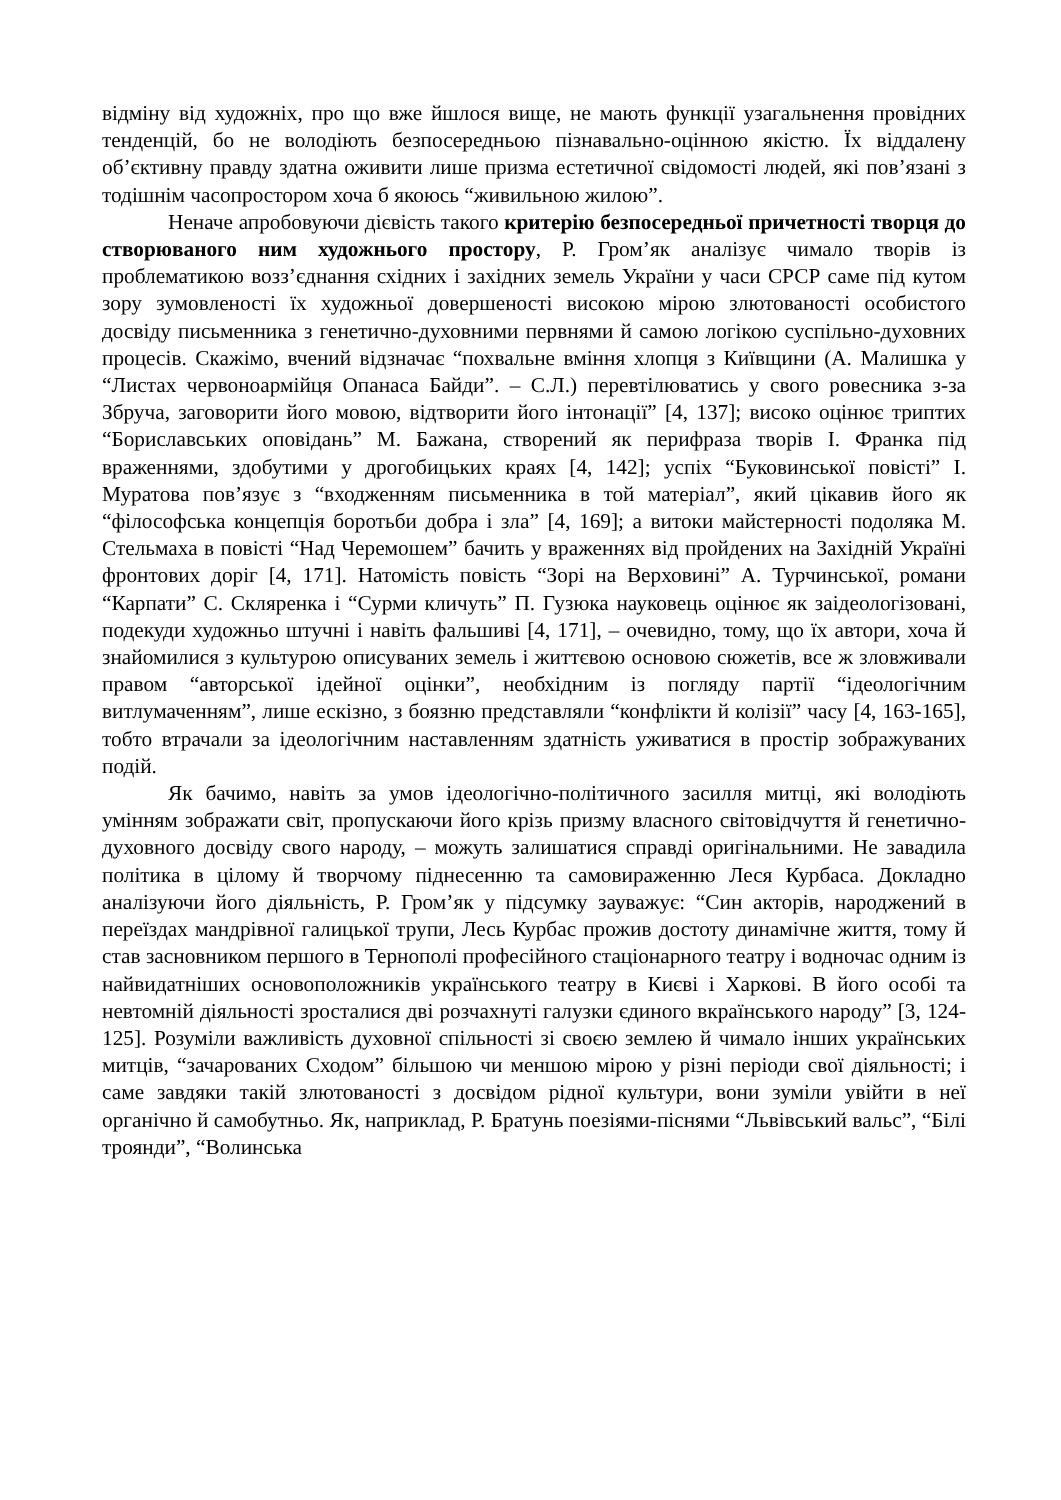відміну від художніх, про що вже йшлося вище, не мають функції узагальнення провідних тенденцій, бо не володіють безпосередньою пізнавально-оцінною якістю. Їх віддалену об’єктивну правду здатна оживити лише призма естетичної свідомості людей, які пов’язані з тодішнім часопростором хоча б якоюсь “живильною жилою”.
Неначе апробовуючи дієвість такого критерію безпосередньої причетності творця до створюваного ним художнього простору, Р. Гром’як аналізує чимало творів із проблематикою возз’єднання східних і західних земель України у часи СРСР саме під кутом зору зумовленості їх художньої довершеності високою мірою злютованості особистого досвіду письменника з генетично-духовними первнями й самою логікою суспільно-духовних процесів. Скажімо, вчений відзначає “похвальне вміння хлопця з Київщини (А. Малишка у “Листах червоноармійця Опанаса Байди”. – С.Л.) перевтілюватись у свого ровесника з-за Збруча, заговорити його мовою, відтворити його інтонації” [4, 137]; високо оцінює триптих “Бориславських оповідань” М. Бажана, створений як перифраза творів І. Франка під враженнями, здобутими у дрогобицьких краях [4, 142]; успіх “Буковинської повісті” І. Муратова пов’язує з “входженням письменника в той матеріал”, який цікавив його як “філософська концепція боротьби добра і зла” [4, 169]; а витоки майстерності подоляка М. Стельмаха в повісті “Над Черемошем” бачить у враженнях від пройдених на Західній Україні фронтових доріг [4, 171]. Натомість повість “Зорі на Верховині” А. Турчинської, романи “Карпати” С. Скляренка і “Сурми кличуть” П. Гузюка науковець оцінює як заідеологізовані, подекуди художньо штучні і навіть фальшиві [4, 171], – очевидно, тому, що їх автори, хоча й знайомилися з культурою описуваних земель і життєвою основою сюжетів, все ж зловживали правом “авторської ідейної оцінки”, необхідним із погляду партії “ідеологічним витлумаченням”, лише ескізно, з боязню представляли “конфлікти й колізії” часу [4, 163-165], тобто втрачали за ідеологічним наставленням здатність уживатися в простір зображуваних подій.
Як бачимо, навіть за умов ідеологічно-політичного засилля митці, які володіють умінням зображати світ, пропускаючи його крізь призму власного світовідчуття й генетично-духовного досвіду свого народу, – можуть залишатися справді оригінальними. Не завадила політика в цілому й творчому піднесенню та самовираженню Леся Курбаса. Докладно аналізуючи його діяльність, Р. Гром’як у підсумку зауважує: “Син акторів, народжений в переїздах мандрівної галицької трупи, Лесь Курбас прожив достоту динамічне життя, тому й став засновником першого в Тернополі професійного стаціонарного театру і водночас одним із найвидатніших основоположників українського театру в Києві і Харкові. В його особі та невтомній діяльності зросталися дві розчахнуті галузки єдиного вкраїнського народу” [3, 124-125]. Розуміли важливість духовної спільності зі своєю землею й чимало інших українських митців, “зачарованих Сходом” більшою чи меншою мірою у різні періоди свої діяльності; і саме завдяки такій злютованості з досвідом рідної культури, вони зуміли увійти в неї органічно й самобутньо. Як, наприклад, Р. Братунь поезіями-піснями “Львівський вальс”, “Білі троянди”, “Волинська